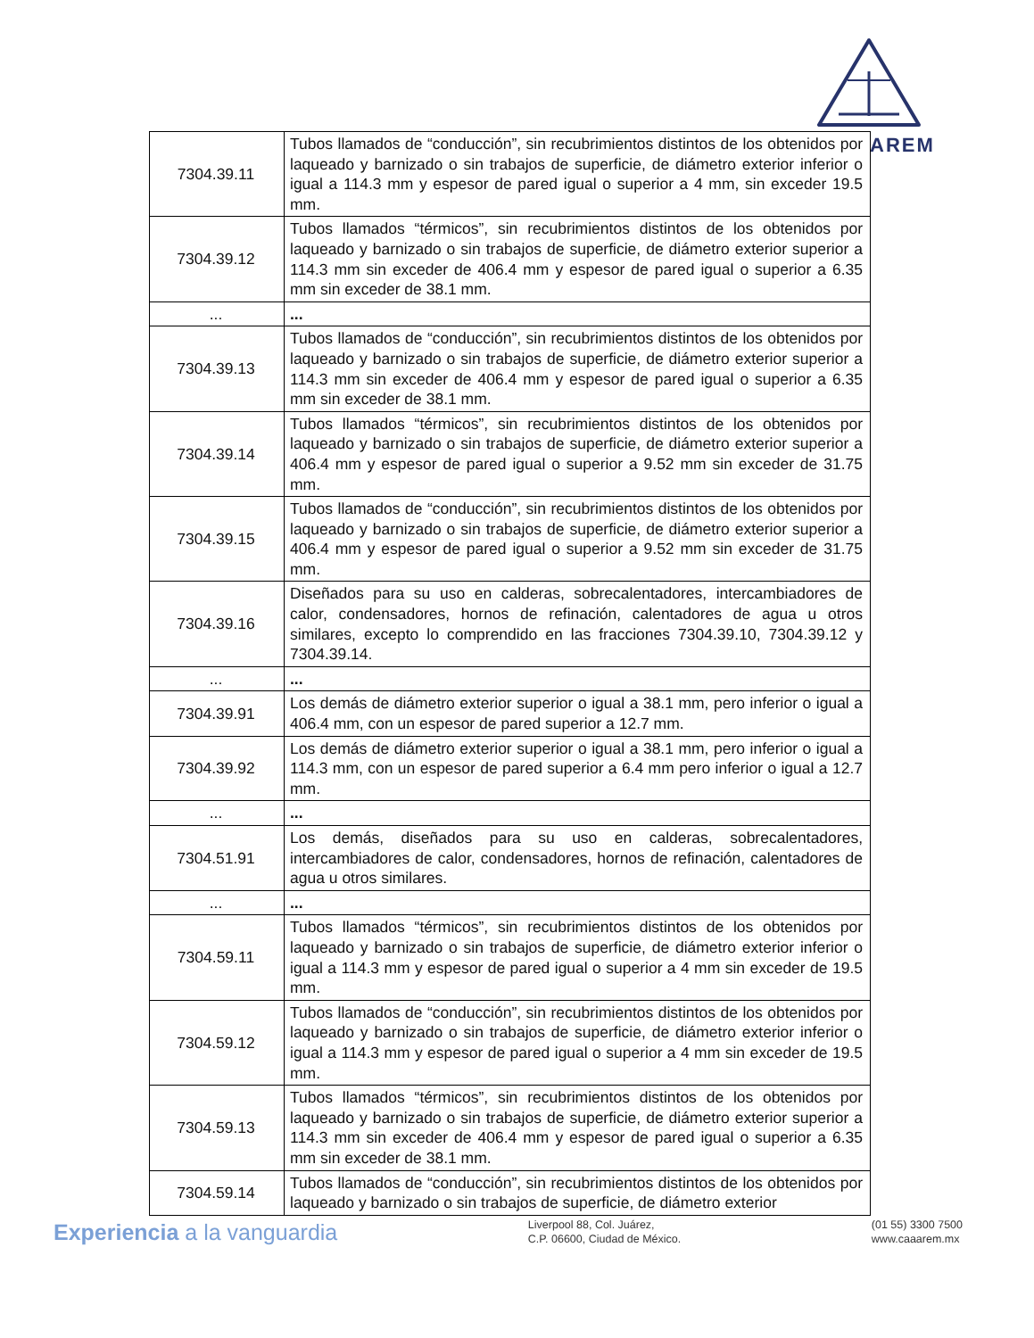AREM
| 7304.39.11 | Tubos llamados de “conducción”, sin recubrimientos distintos de los obtenidos por laqueado y barnizado o sin trabajos de superficie, de diámetro exterior inferior o igual a 114.3 mm y espesor de pared igual o superior a 4 mm, sin exceder 19.5 mm. |
| 7304.39.12 | Tubos llamados “térmicos”, sin recubrimientos distintos de los obtenidos por laqueado y barnizado o sin trabajos de superficie, de diámetro exterior superior a 114.3 mm sin exceder de 406.4 mm y espesor de pared igual o superior a 6.35 mm sin exceder de 38.1 mm. |
| ... | ... |
| 7304.39.13 | Tubos llamados de “conducción”, sin recubrimientos distintos de los obtenidos por laqueado y barnizado o sin trabajos de superficie, de diámetro exterior superior a 114.3 mm sin exceder de 406.4 mm y espesor de pared igual o superior a 6.35 mm sin exceder de 38.1 mm. |
| 7304.39.14 | Tubos llamados “térmicos”, sin recubrimientos distintos de los obtenidos por laqueado y barnizado o sin trabajos de superficie, de diámetro exterior superior a 406.4 mm y espesor de pared igual o superior a 9.52 mm sin exceder de 31.75 mm. |
| 7304.39.15 | Tubos llamados de “conducción”, sin recubrimientos distintos de los obtenidos por laqueado y barnizado o sin trabajos de superficie, de diámetro exterior superior a 406.4 mm y espesor de pared igual o superior a 9.52 mm sin exceder de 31.75 mm. |
| 7304.39.16 | Diseñados para su uso en calderas, sobrecalentadores, intercambiadores de calor, condensadores, hornos de refinación, calentadores de agua u otros similares, excepto lo comprendido en las fracciones 7304.39.10, 7304.39.12 y 7304.39.14. |
| ... | ... |
| 7304.39.91 | Los demás de diámetro exterior superior o igual a 38.1 mm, pero inferior o igual a 406.4 mm, con un espesor de pared superior a 12.7 mm. |
| 7304.39.92 | Los demás de diámetro exterior superior o igual a 38.1 mm, pero inferior o igual a 114.3 mm, con un espesor de pared superior a 6.4 mm pero inferior o igual a 12.7 mm. |
| ... | ... |
| 7304.51.91 | Los demás, diseñados para su uso en calderas, sobrecalentadores, intercambiadores de calor, condensadores, hornos de refinación, calentadores de agua u otros similares. |
| ... | ... |
| 7304.59.11 | Tubos llamados “térmicos”, sin recubrimientos distintos de los obtenidos por laqueado y barnizado o sin trabajos de superficie, de diámetro exterior inferior o igual a 114.3 mm y espesor de pared igual o superior a 4 mm sin exceder de 19.5 mm. |
| 7304.59.12 | Tubos llamados de “conducción”, sin recubrimientos distintos de los obtenidos por laqueado y barnizado o sin trabajos de superficie, de diámetro exterior inferior o igual a 114.3 mm y espesor de pared igual o superior a 4 mm sin exceder de 19.5 mm. |
| 7304.59.13 | Tubos llamados “térmicos”, sin recubrimientos distintos de los obtenidos por laqueado y barnizado o sin trabajos de superficie, de diámetro exterior superior a 114.3 mm sin exceder de 406.4 mm y espesor de pared igual o superior a 6.35 mm sin exceder de 38.1 mm. |
| 7304.59.14 | Tubos llamados de “conducción”, sin recubrimientos distintos de los obtenidos por laqueado y barnizado o sin trabajos de superficie, de diámetro exterior |
Experiencia a la vanguardia
Liverpool 88, Col. Juárez,
C.P. 06600, Ciudad de México.
(01 55) 3300 7500
www.caaarem.mx